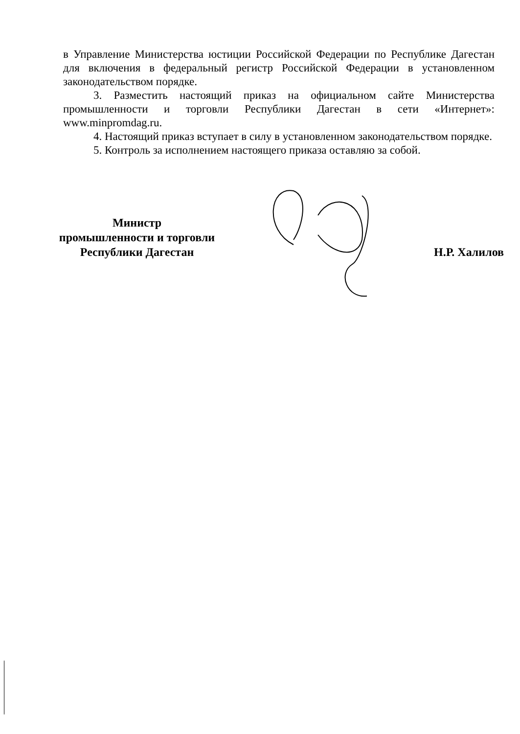в Управление Министерства юстиции Российской Федерации по Республике Дагестан для включения в федеральный регистр Российской Федерации в установленном законодательством порядке.
3. Разместить настоящий приказ на официальном сайте Министерства промышленности и торговли Республики Дагестан в сети «Интернет»: www.minpromdag.ru.
4. Настоящий приказ вступает в силу в установленном законодательством порядке.
5. Контроль за исполнением настоящего приказа оставляю за собой.
Министр
промышленности и торговли
Республики Дагестан
Н.Р. Халилов